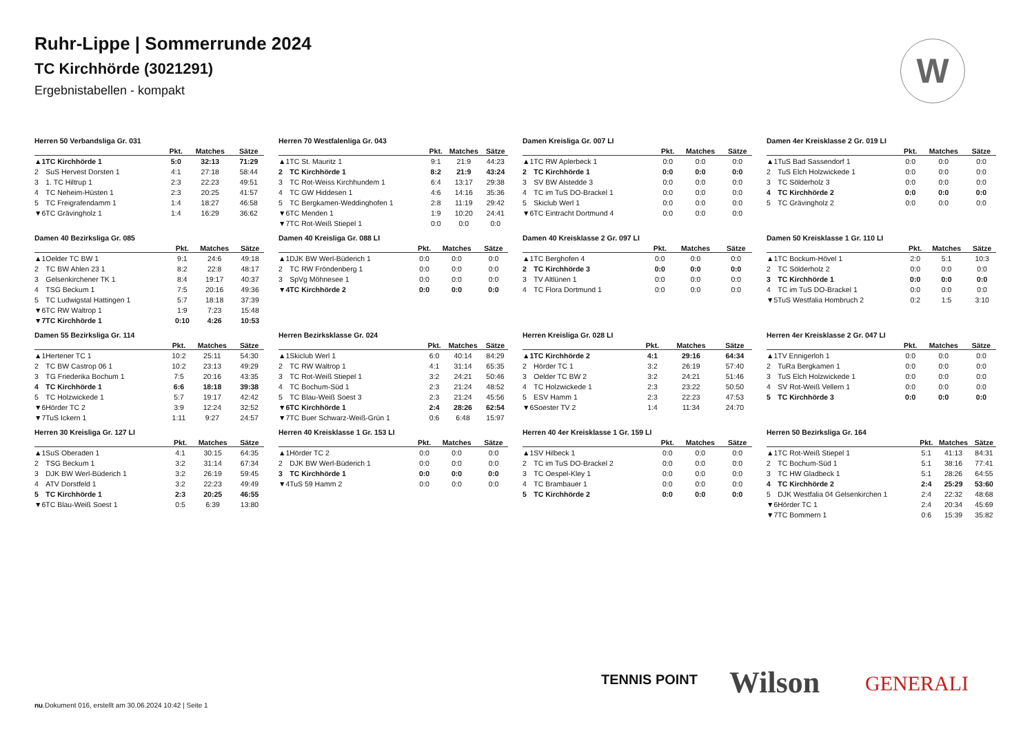Ruhr-Lippe | Sommerrunde 2024
TC Kirchhörde (3021291)
Ergebnistabellen - kompakt
W
Herren 50 Verbandsliga Gr. 031
| | | Pkt. | Matches | Sätze |
| --- | --- | --- | --- | --- |
| ▲1 | TC Kirchhörde 1 | 5:0 | 32:13 | 71:29 |
| 2 | SuS Hervest Dorsten 1 | 4:1 | 27:18 | 58:44 |
| 3 | 1. TC Hiltrup 1 | 2:3 | 22:23 | 49:51 |
| 4 | TC Neheim-Hüsten 1 | 2:3 | 20:25 | 41:57 |
| 5 | TC Freigrafendamm 1 | 1:4 | 18:27 | 46:58 |
| ▼6 | TC Grävingholz 1 | 1:4 | 16:29 | 36:62 |
Herren 70 Westfalenliga Gr. 043
| | | Pkt. | Matches | Sätze |
| --- | --- | --- | --- | --- |
| ▲1 | TC St. Mauritz 1 | 9:1 | 21:9 | 44:23 |
| 2 | TC Kirchhörde 1 | 8:2 | 21:9 | 43:24 |
| 3 | TC Rot-Weiss Kirchhundem 1 | 6:4 | 13:17 | 29:38 |
| 4 | TC GW Hiddesen 1 | 4:6 | 14:16 | 35:36 |
| 5 | TC Bergkamen-Weddinghofen 1 | 2:8 | 11:19 | 29:42 |
| ▼6 | TC Menden 1 | 1:9 | 10:20 | 24:41 |
| ▼7 | TC Rot-Weiß Stiepel 1 | 0:0 | 0:0 | 0:0 |
Damen Kreisliga Gr. 007 LI
| | | Pkt. | Matches | Sätze |
| --- | --- | --- | --- | --- |
| ▲1 | TC RW Aplerbeck 1 | 0:0 | 0:0 | 0:0 |
| 2 | TC Kirchhörde 1 | 0:0 | 0:0 | 0:0 |
| 3 | SV BW Alstedde 3 | 0:0 | 0:0 | 0:0 |
| 4 | TC im TuS DO-Brackel 1 | 0:0 | 0:0 | 0:0 |
| 5 | Skiclub Werl 1 | 0:0 | 0:0 | 0:0 |
| ▼6 | TC Eintracht Dortmund 4 | 0:0 | 0:0 | 0:0 |
Damen 4er Kreisklasse 2 Gr. 019 LI
| | | Pkt. | Matches | Sätze |
| --- | --- | --- | --- | --- |
| ▲1 | TuS Bad Sassendorf 1 | 0:0 | 0:0 | 0:0 |
| 2 | TuS Elch Holzwickede 1 | 0:0 | 0:0 | 0:0 |
| 3 | TC Sölderholz 3 | 0:0 | 0:0 | 0:0 |
| 4 | TC Kirchhörde 2 | 0:0 | 0:0 | 0:0 |
| 5 | TC Grävingholz 2 | 0:0 | 0:0 | 0:0 |
Damen 40 Bezirksliga Gr. 085
| | | Pkt. | Matches | Sätze |
| --- | --- | --- | --- | --- |
| ▲1 | Oelder TC BW 1 | 9:1 | 24:6 | 49:18 |
| 2 | TC BW Ahlen 23 1 | 8:2 | 22:8 | 48:17 |
| 3 | Gelsenkirchener TK 1 | 8:4 | 19:17 | 40:37 |
| 4 | TSG Beckum 1 | 7:5 | 20:16 | 49:36 |
| 5 | TC Ludwigstal Hattingen 1 | 5:7 | 18:18 | 37:39 |
| ▼6 | TC RW Waltrop 1 | 1:9 | 7:23 | 15:48 |
| ▼7 | TC Kirchhörde 1 | 0:10 | 4:26 | 10:53 |
Damen 40 Kreisliga Gr. 088 LI
| | | Pkt. | Matches | Sätze |
| --- | --- | --- | --- | --- |
| ▲1 | DJK BW Werl-Büderich 1 | 0:0 | 0:0 | 0:0 |
| 2 | TC RW Fröndenberg 1 | 0:0 | 0:0 | 0:0 |
| 3 | SpVg Möhnesee 1 | 0:0 | 0:0 | 0:0 |
| ▼4 | TC Kirchhörde 2 | 0:0 | 0:0 | 0:0 |
Damen 40 Kreisklasse 2 Gr. 097 LI
| | | Pkt. | Matches | Sätze |
| --- | --- | --- | --- | --- |
| ▲1 | TC Berghofen 4 | 0:0 | 0:0 | 0:0 |
| 2 | TC Kirchhörde 3 | 0:0 | 0:0 | 0:0 |
| 3 | TV Altlünen 1 | 0:0 | 0:0 | 0:0 |
| 4 | TC Flora Dortmund 1 | 0:0 | 0:0 | 0:0 |
Damen 50 Kreisklasse 1 Gr. 110 LI
| | | Pkt. | Matches | Sätze |
| --- | --- | --- | --- | --- |
| ▲1 | TC Bockum-Hövel 1 | 2:0 | 5:1 | 10:3 |
| 2 | TC Sölderholz 2 | 0:0 | 0:0 | 0:0 |
| 3 | TC Kirchhörde 1 | 0:0 | 0:0 | 0:0 |
| 4 | TC im TuS DO-Brackel 1 | 0:0 | 0:0 | 0:0 |
| ▼5 | TuS Westfalia Hombruch 2 | 0:2 | 1:5 | 3:10 |
Damen 55 Bezirksliga Gr. 114
| | | Pkt. | Matches | Sätze |
| --- | --- | --- | --- | --- |
| ▲1 | Hertener TC 1 | 10:2 | 25:11 | 54:30 |
| 2 | TC BW Castrop 06 1 | 10:2 | 23:13 | 49:29 |
| 3 | TG Friederika Bochum 1 | 7:5 | 20:16 | 43:35 |
| 4 | TC Kirchhörde 1 | 6:6 | 18:18 | 39:38 |
| 5 | TC Holzwickede 1 | 5:7 | 19:17 | 42:42 |
| ▼6 | Hörder TC 2 | 3:9 | 12:24 | 32:52 |
| ▼7 | TuS Ickern 1 | 1:11 | 9:27 | 24:57 |
Herren Bezirksklasse Gr. 024
| | | Pkt. | Matches | Sätze |
| --- | --- | --- | --- | --- |
| ▲1 | Skiclub Werl 1 | 6:0 | 40:14 | 84:29 |
| 2 | TC RW Waltrop 1 | 4:1 | 31:14 | 65:35 |
| 3 | TC Rot-Weiß Stiepel 1 | 3:2 | 24:21 | 50:46 |
| 4 | TC Bochum-Süd 1 | 2:3 | 21:24 | 48:52 |
| 5 | TC Blau-Weiß Soest 3 | 2:3 | 21:24 | 45:56 |
| ▼6 | TC Kirchhörde 1 | 2:4 | 28:26 | 62:54 |
| ▼7 | TC Buer Schwarz-Weiß-Grün 1 | 0:6 | 6:48 | 15:97 |
Herren Kreisliga Gr. 028 LI
| | | Pkt. | Matches | Sätze |
| --- | --- | --- | --- | --- |
| ▲1 | TC Kirchhörde 2 | 4:1 | 29:16 | 64:34 |
| 2 | Hörder TC 1 | 3:2 | 26:19 | 57:40 |
| 3 | Oelder TC BW 2 | 3:2 | 24:21 | 51:46 |
| 4 | TC Holzwickede 1 | 2:3 | 23:22 | 50:50 |
| 5 | ESV Hamm 1 | 2:3 | 22:23 | 47:53 |
| ▼6 | Soester TV 2 | 1:4 | 11:34 | 24:70 |
Herren 4er Kreisklasse 2 Gr. 047 LI
| | | Pkt. | Matches | Sätze |
| --- | --- | --- | --- | --- |
| ▲1 | TV Ennigerloh 1 | 0:0 | 0:0 | 0:0 |
| 2 | TuRa Bergkamen 1 | 0:0 | 0:0 | 0:0 |
| 3 | TuS Elch Holzwickede 1 | 0:0 | 0:0 | 0:0 |
| 4 | SV Rot-Weiß Vellern 1 | 0:0 | 0:0 | 0:0 |
| 5 | TC Kirchhörde 3 | 0:0 | 0:0 | 0:0 |
Herren 30 Kreisliga Gr. 127 LI
| | | Pkt. | Matches | Sätze |
| --- | --- | --- | --- | --- |
| ▲1 | SuS Oberaden 1 | 4:1 | 30:15 | 64:35 |
| 2 | TSG Beckum 1 | 3:2 | 31:14 | 67:34 |
| 3 | DJK BW Werl-Büderich 1 | 3:2 | 26:19 | 59:45 |
| 4 | ATV Dorstfeld 1 | 3:2 | 22:23 | 49:49 |
| 5 | TC Kirchhörde 1 | 2:3 | 20:25 | 46:55 |
| ▼6 | TC Blau-Weiß Soest 1 | 0:5 | 6:39 | 13:80 |
Herren 40 Kreisklasse 1 Gr. 153 LI
| | | Pkt. | Matches | Sätze |
| --- | --- | --- | --- | --- |
| ▲1 | Hörder TC 2 | 0:0 | 0:0 | 0:0 |
| 2 | DJK BW Werl-Büderich 1 | 0:0 | 0:0 | 0:0 |
| 3 | TC Kirchhörde 1 | 0:0 | 0:0 | 0:0 |
| ▼4 | TuS 59 Hamm 2 | 0:0 | 0:0 | 0:0 |
Herren 40 4er Kreisklasse 1 Gr. 159 LI
| | | Pkt. | Matches | Sätze |
| --- | --- | --- | --- | --- |
| ▲1 | SV Hilbeck 1 | 0:0 | 0:0 | 0:0 |
| 2 | TC im TuS DO-Brackel 2 | 0:0 | 0:0 | 0:0 |
| 3 | TC Oespel-Kley 1 | 0:0 | 0:0 | 0:0 |
| 4 | TC Brambauer 1 | 0:0 | 0:0 | 0:0 |
| 5 | TC Kirchhörde 2 | 0:0 | 0:0 | 0:0 |
Herren 50 Bezirksliga Gr. 164
| | | Pkt. | Matches | Sätze |
| --- | --- | --- | --- | --- |
| ▲1 | TC Rot-Weiß Stiepel 1 | 5:1 | 41:13 | 84:31 |
| 2 | TC Bochum-Süd 1 | 5:1 | 38:16 | 77:41 |
| 3 | TC HW Gladbeck 1 | 5:1 | 28:26 | 64:55 |
| 4 | TC Kirchhörde 2 | 2:4 | 25:29 | 53:60 |
| 5 | DJK Westfalia 04 Gelsenkirchen 1 | 2:4 | 22:32 | 48:68 |
| ▼6 | Hörder TC 1 | 2:4 | 20:34 | 45:69 |
| ▼7 | TC Bommern 1 | 0:6 | 15:39 | 35:82 |
TENNIS POINT Wilson GENERALI
nu.Dokument 016, erstellt am 30.06.2024 10:42 | Seite 1